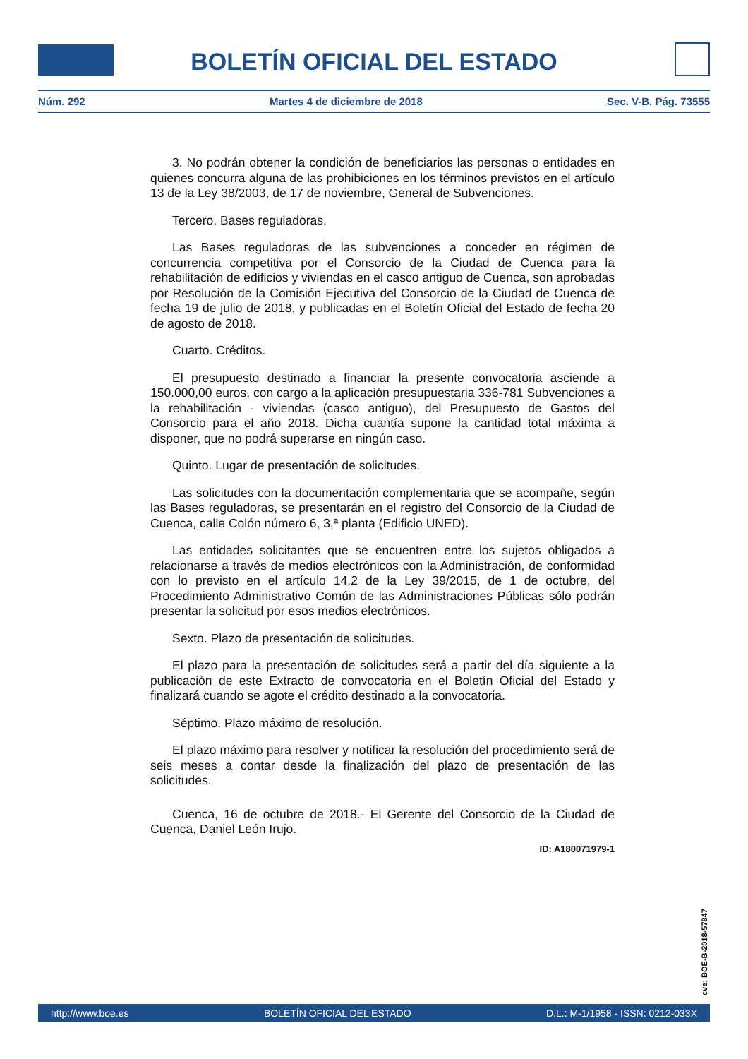BOLETÍN OFICIAL DEL ESTADO
Núm. 292 Martes 4 de diciembre de 2018 Sec. V-B. Pág. 73555
3. No podrán obtener la condición de beneficiarios las personas o entidades en quienes concurra alguna de las prohibiciones en los términos previstos en el artículo 13 de la Ley 38/2003, de 17 de noviembre, General de Subvenciones.
Tercero. Bases reguladoras.
Las Bases reguladoras de las subvenciones a conceder en régimen de concurrencia competitiva por el Consorcio de la Ciudad de Cuenca para la rehabilitación de edificios y viviendas en el casco antiguo de Cuenca, son aprobadas por Resolución de la Comisión Ejecutiva del Consorcio de la Ciudad de Cuenca de fecha 19 de julio de 2018, y publicadas en el Boletín Oficial del Estado de fecha 20 de agosto de 2018.
Cuarto. Créditos.
El presupuesto destinado a financiar la presente convocatoria asciende a 150.000,00 euros, con cargo a la aplicación presupuestaria 336-781 Subvenciones a la rehabilitación - viviendas (casco antiguo), del Presupuesto de Gastos del Consorcio para el año 2018. Dicha cuantía supone la cantidad total máxima a disponer, que no podrá superarse en ningún caso.
Quinto. Lugar de presentación de solicitudes.
Las solicitudes con la documentación complementaria que se acompañe, según las Bases reguladoras, se presentarán en el registro del Consorcio de la Ciudad de Cuenca, calle Colón número 6, 3.ª planta (Edificio UNED).
Las entidades solicitantes que se encuentren entre los sujetos obligados a relacionarse a través de medios electrónicos con la Administración, de conformidad con lo previsto en el artículo 14.2 de la Ley 39/2015, de 1 de octubre, del Procedimiento Administrativo Común de las Administraciones Públicas sólo podrán presentar la solicitud por esos medios electrónicos.
Sexto. Plazo de presentación de solicitudes.
El plazo para la presentación de solicitudes será a partir del día siguiente a la publicación de este Extracto de convocatoria en el Boletín Oficial del Estado y finalizará cuando se agote el crédito destinado a la convocatoria.
Séptimo. Plazo máximo de resolución.
El plazo máximo para resolver y notificar la resolución del procedimiento será de seis meses a contar desde la finalización del plazo de presentación de las solicitudes.
Cuenca, 16 de octubre de 2018.- El Gerente del Consorcio de la Ciudad de Cuenca, Daniel León Irujo.
ID: A180071979-1
cve: BOE-B-2018-57847
http://www.boe.es BOLETÍN OFICIAL DEL ESTADO D.L.: M-1/1958 - ISSN: 0212-033X